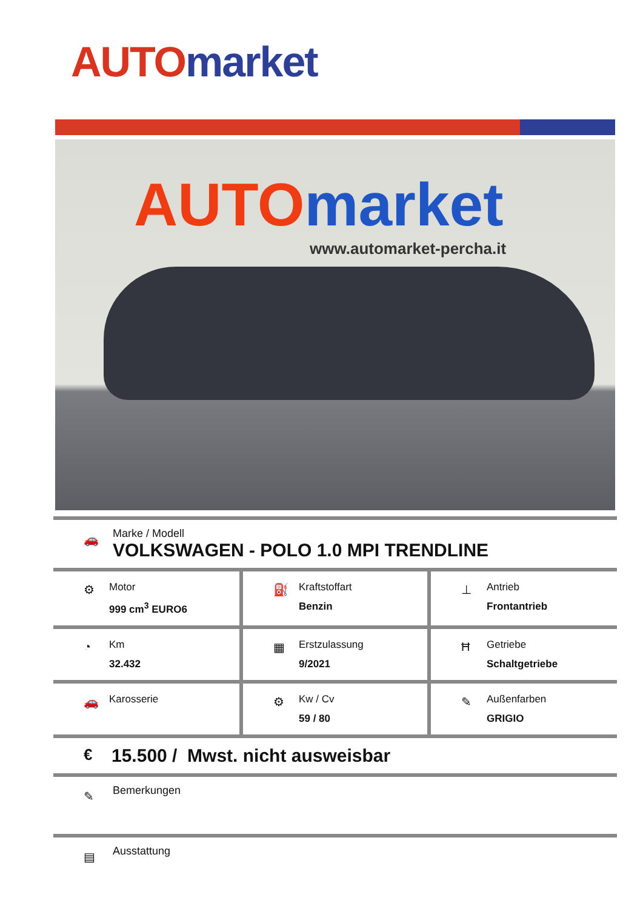AUTO market
AUTO market
www.automarket-percha.it
🚗
Marke / Modell
VOLKSWAGEN - POLO 1.0 MPI TRENDLINE
| ⚙ Motor 999 cm<sup>3</sup> EURO6 | ⛽ Kraftstoffart Benzin | ⊥ Antrieb Frontantrieb |
| ◔ Km 32.432 | ▦ Erstzulassung 9/2021 | Ħ Getriebe Schaltgetriebe |
| 🚗 Karosserie | ⚙ Kw / Cv 59 / 80 | ✎ Außenfarben GRIGIO |
€
15.500 / Mwst. nicht ausweisbar
✎
Bemerkungen
▤
Ausstattung